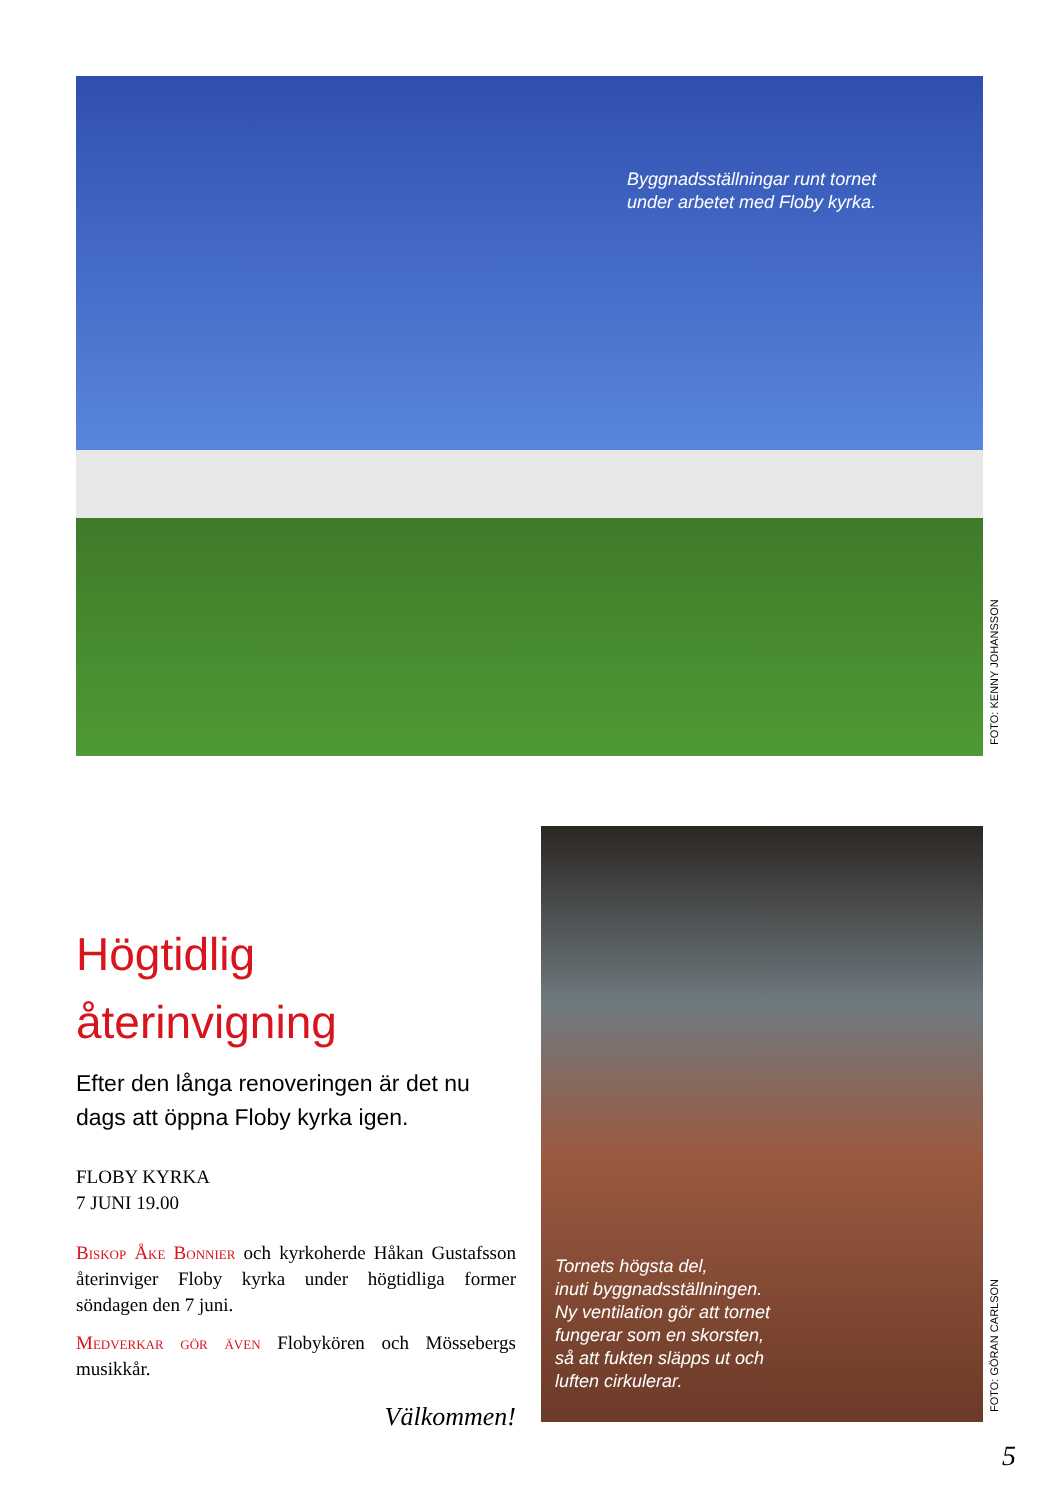Byggnadsställningar runt tornet
under arbetet med Floby kyrka.
FOTO: KENNY JOHANSSON
Högtidlig återinvigning
Efter den långa renoveringen är det nu dags att öppna Floby kyrka igen.
FLOBY KYRKA
7 JUNI 19.00
Biskop Åke Bonnier och kyrkoherde Håkan Gustafsson återinviger Floby kyrka under högtidliga former söndagen den 7 juni.
Medverkar gör även Flobykören och Mössebergs musikkår.
Välkommen!
Tornets högsta del,
inuti byggnadsställningen.
Ny ventilation gör att tornet
fungerar som en skorsten,
så att fukten släpps ut och
luften cirkulerar.
FOTO: GÖRAN CARLSON
5